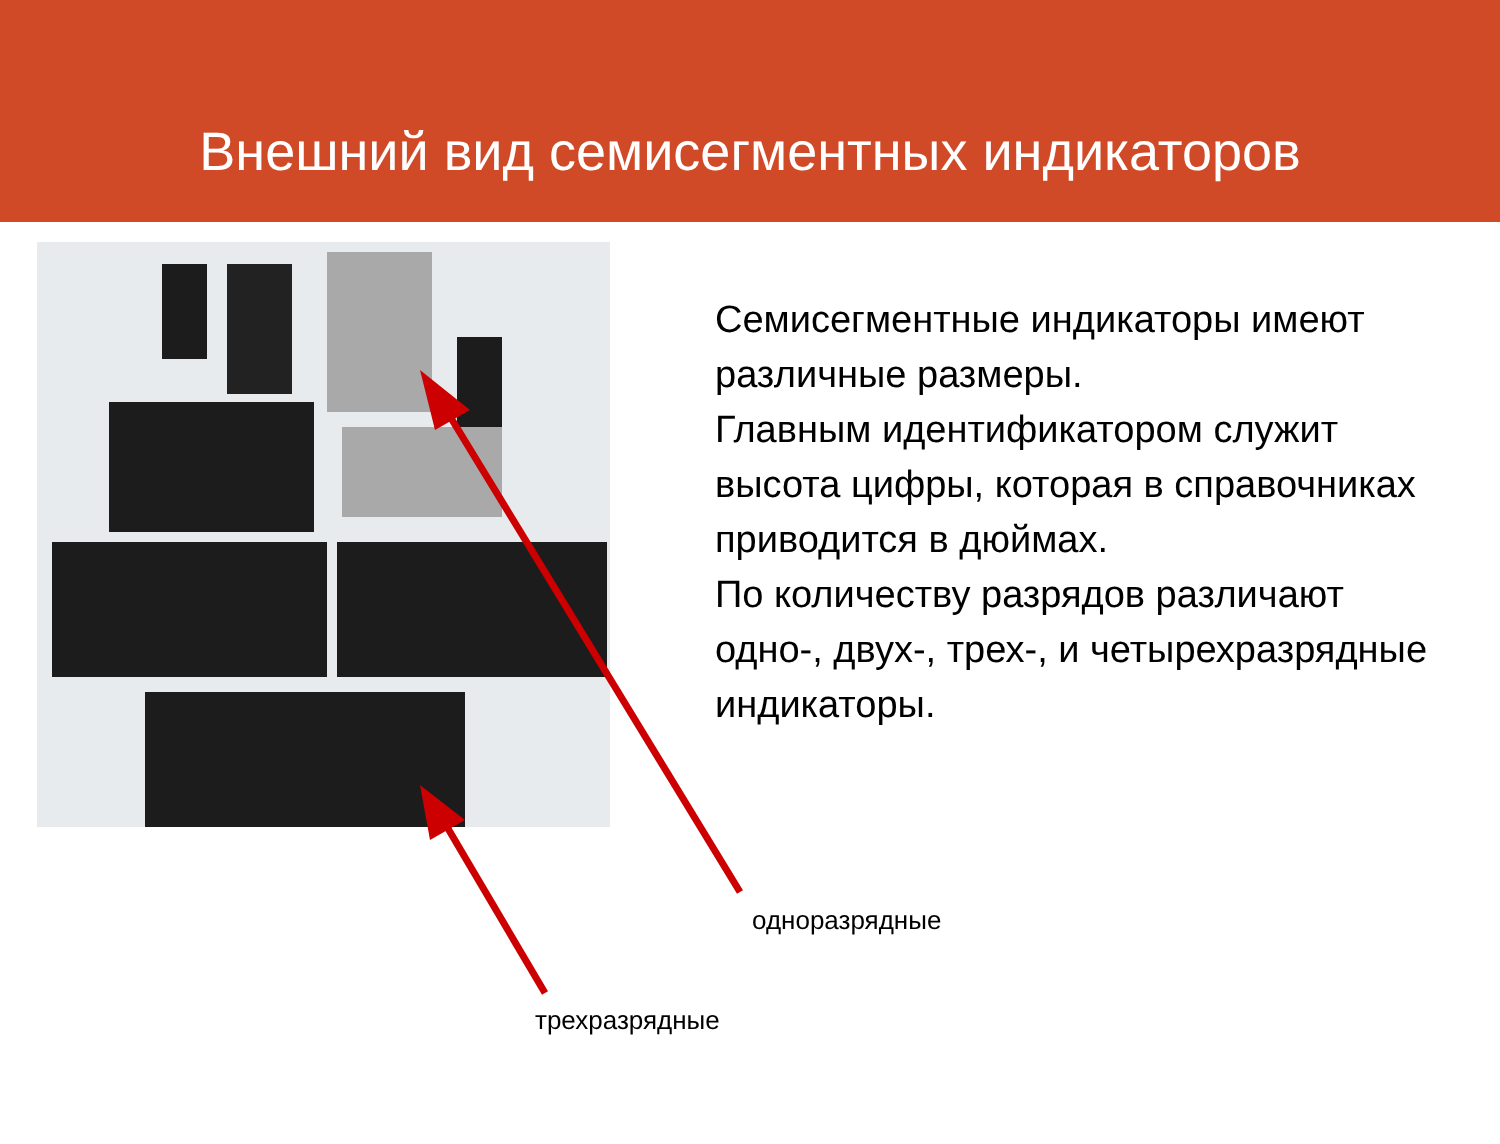Внешний вид семисегментных индикаторов
Семисегментные индикаторы имеют различные размеры.
Главным идентификатором служит высота цифры, которая в справочниках приводится в дюймах.
По количеству разрядов различают одно-, двух-, трех-, и четырехразрядные индикаторы.
одноразрядные
трехразрядные